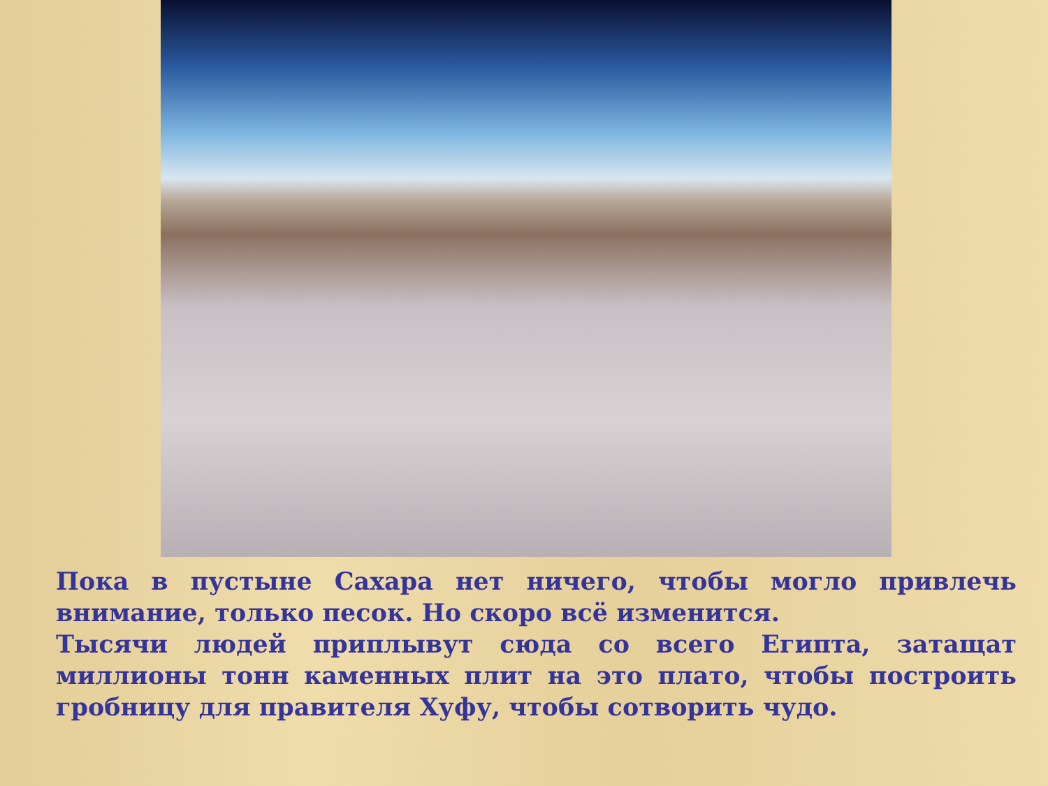Пока в пустыне Сахара нет ничего, чтобы могло привлечь внимание, только песок. Но скоро всё изменится.
Тысячи людей приплывут сюда со всего Египта, затащат миллионы тонн каменных плит на это плато, чтобы построить гробницу для правителя Хуфу, чтобы сотворить чудо.